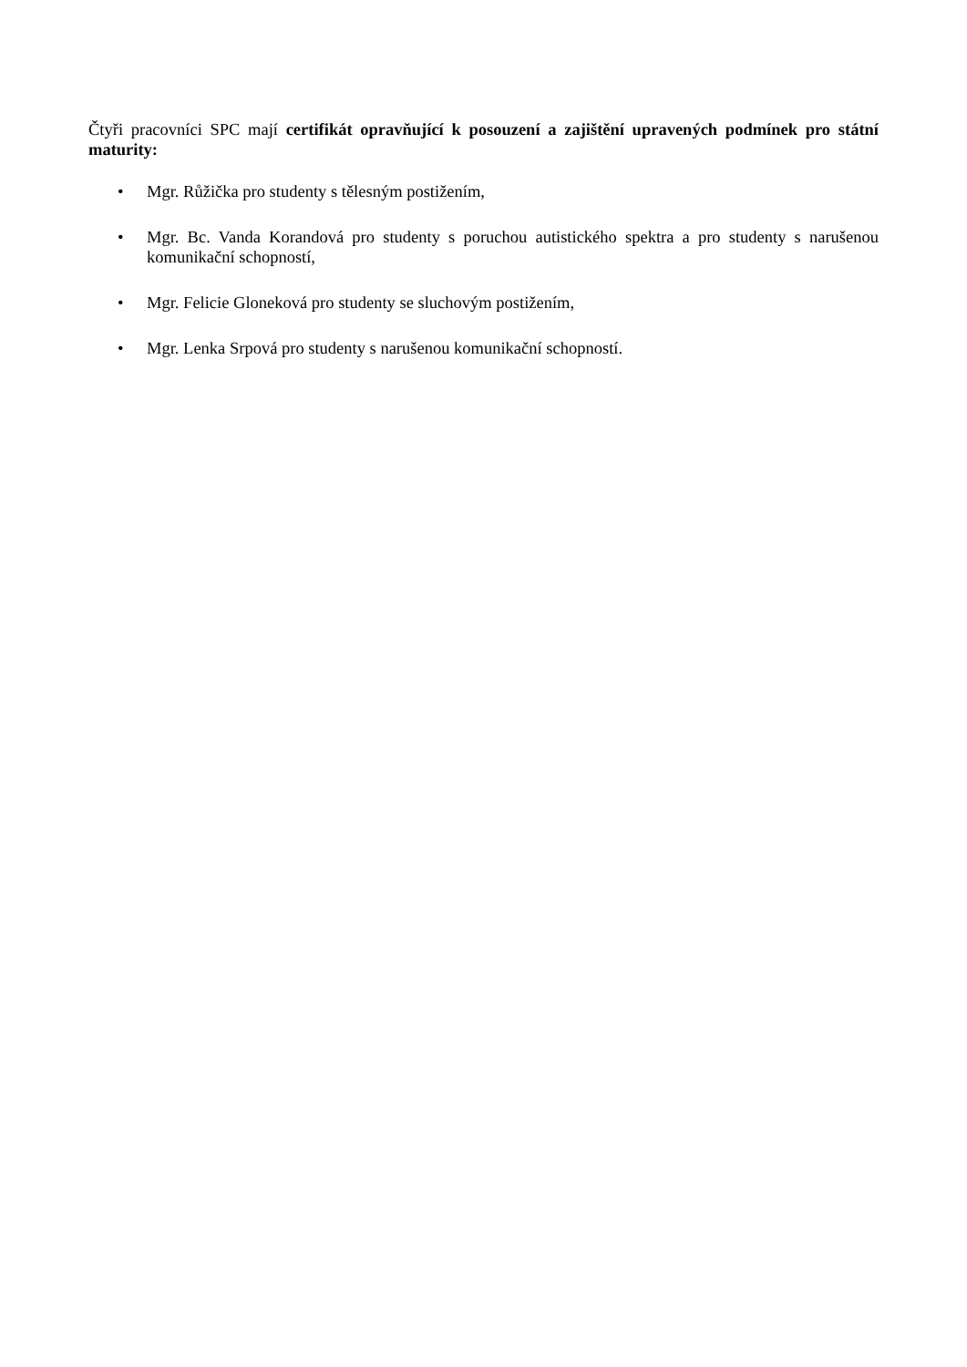Čtyři pracovníci SPC mají certifikát opravňující k posouzení a zajištění upravených podmínek pro státní maturity:
• Mgr. Růžička pro studenty s tělesným postižením,
• Mgr. Bc. Vanda Korandová pro studenty s poruchou autistického spektra a pro studenty s narušenou komunikační schopností,
• Mgr. Felicie Gloneková pro studenty se sluchovým postižením,
• Mgr. Lenka Srpová pro studenty s narušenou komunikační schopností.